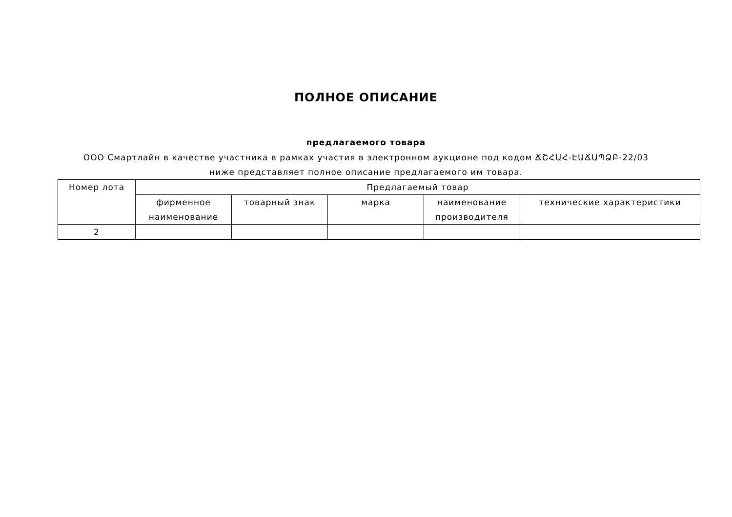ПОЛНОЕ ОПИСАНИЕ
предлагаемого товара
ООО Смартлайн в качестве участника в рамках участия в электронном аукционе под кодом ՃՇՀԱՀ-ԷԱՃԱՊՁԲ-22/03 ниже представляет полное описание предлагаемого им товара.
| Номер лота | Предлагаемый товар | | | | |
| --- | --- | --- | --- | --- | --- |
| | фирменное наименование | товарный знак | марка | наименование производителя | технические характеристики |
| 2 | | | | | |